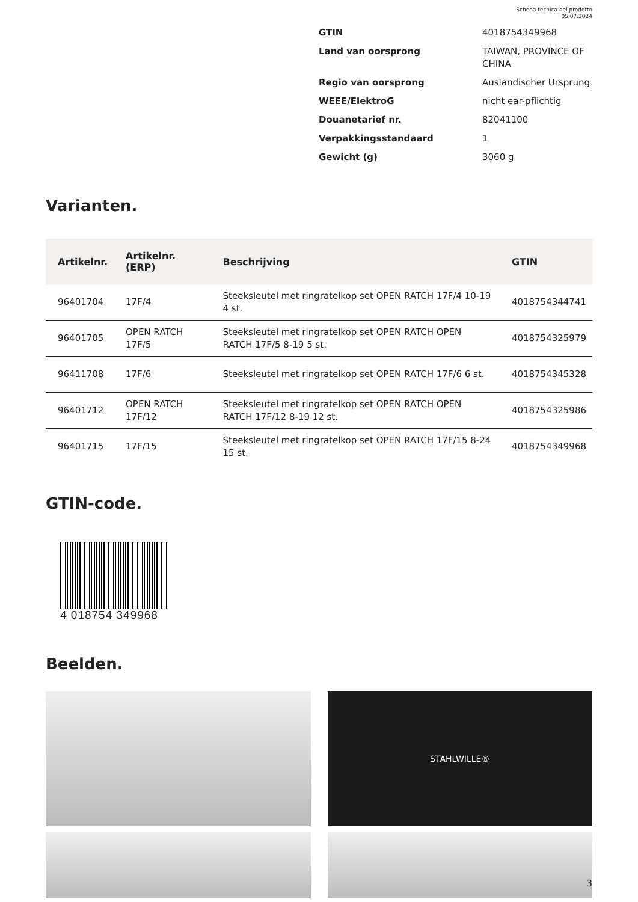Scheda tecnica del prodotto
05.07.2024
| GTIN | 4018754349968 |
| Land van oorsprong | TAIWAN, PROVINCE OF CHINA |
| Regio van oorsprong | Ausländischer Ursprung |
| WEEE/ElektroG | nicht ear-pflichtig |
| Douanetarief nr. | 82041100 |
| Verpakkingsstandaard | 1 |
| Gewicht (g) | 3060 g |
Varianten.
| Artikelnr. | Artikelnr. (ERP) | Beschrijving | GTIN |
| --- | --- | --- | --- |
| 96401704 | 17F/4 | Steeksleutel met ringratelkop set OPEN RATCH 17F/4 10-19 4 st. | 4018754344741 |
| 96401705 | OPEN RATCH 17F/5 | Steeksleutel met ringratelkop set OPEN RATCH OPEN RATCH 17F/5 8-19 5 st. | 4018754325979 |
| 96411708 | 17F/6 | Steeksleutel met ringratelkop set OPEN RATCH 17F/6 6 st. | 4018754345328 |
| 96401712 | OPEN RATCH 17F/12 | Steeksleutel met ringratelkop set OPEN RATCH OPEN RATCH 17F/12 8-19 12 st. | 4018754325986 |
| 96401715 | 17F/15 | Steeksleutel met ringratelkop set OPEN RATCH 17F/15 8-24 15 st. | 4018754349968 |
GTIN-code.
4 018754 349968
Beelden.
STAHLWILLE®
3